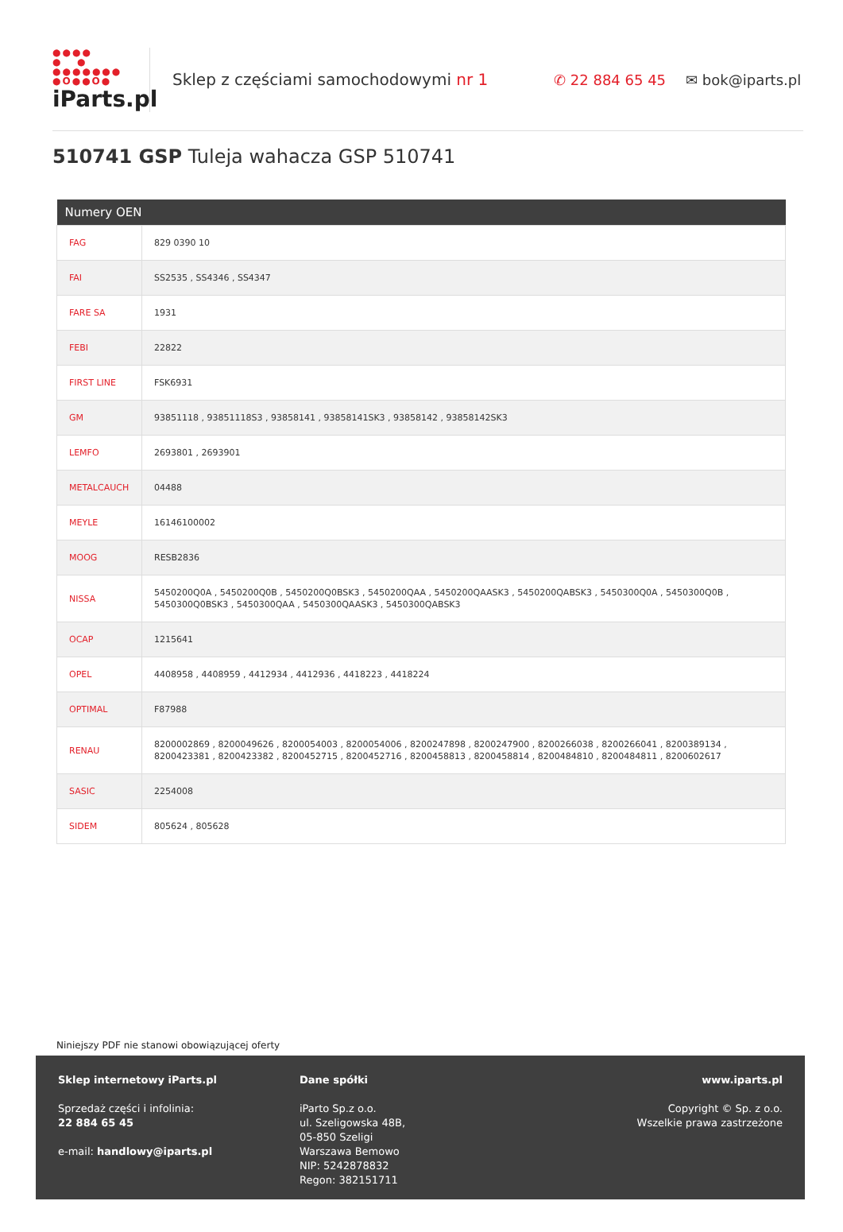●●●●
● ●
●●●●●●●
●O●●O●
iParts.pl
Sklep z częściami samochodowymi nr 1 ✆ 22 884 65 45 ✉ bok@iparts.pl
510741 GSP Tuleja wahacza GSP 510741
| Numery OEN | |
| --- | --- |
| FAG | 829 0390 10 |
| FAI | SS2535 , SS4346 , SS4347 |
| FARE SA | 1931 |
| FEBI | 22822 |
| FIRST LINE | FSK6931 |
| GM | 93851118 , 93851118S3 , 93858141 , 93858141SK3 , 93858142 , 93858142SK3 |
| LEMFO | 2693801 , 2693901 |
| METALCAUCH | 04488 |
| MEYLE | 16146100002 |
| MOOG | RESB2836 |
| NISSA | 5450200Q0A , 5450200Q0B , 5450200Q0BSK3 , 5450200QAA , 5450200QAASK3 , 5450200QABSK3 , 5450300Q0A , 5450300Q0B , 5450300Q0BSK3 , 5450300QAA , 5450300QAASK3 , 5450300QABSK3 |
| OCAP | 1215641 |
| OPEL | 4408958 , 4408959 , 4412934 , 4412936 , 4418223 , 4418224 |
| OPTIMAL | F87988 |
| RENAU | 8200002869 , 8200049626 , 8200054003 , 8200054006 , 8200247898 , 8200247900 , 8200266038 , 8200266041 , 8200389134 , 8200423381 , 8200423382 , 8200452715 , 8200452716 , 8200458813 , 8200458814 , 8200484810 , 8200484811 , 8200602617 |
| SASIC | 2254008 |
| SIDEM | 805624 , 805628 |
Niniejszy PDF nie stanowi obowiązującej oferty
Sklep internetowy iParts.pl
Sprzedaż części i infolinia:
22 884 65 45
e-mail: handlowy@iparts.pl
Dane spółki
iParto Sp.z o.o.
ul. Szeligowska 48B,
05-850 Szeligi
Warszawa Bemowo
NIP: 5242878832
Regon: 382151711
www.iparts.pl
Copyright © Sp. z o.o.
Wszelkie prawa zastrzeżone